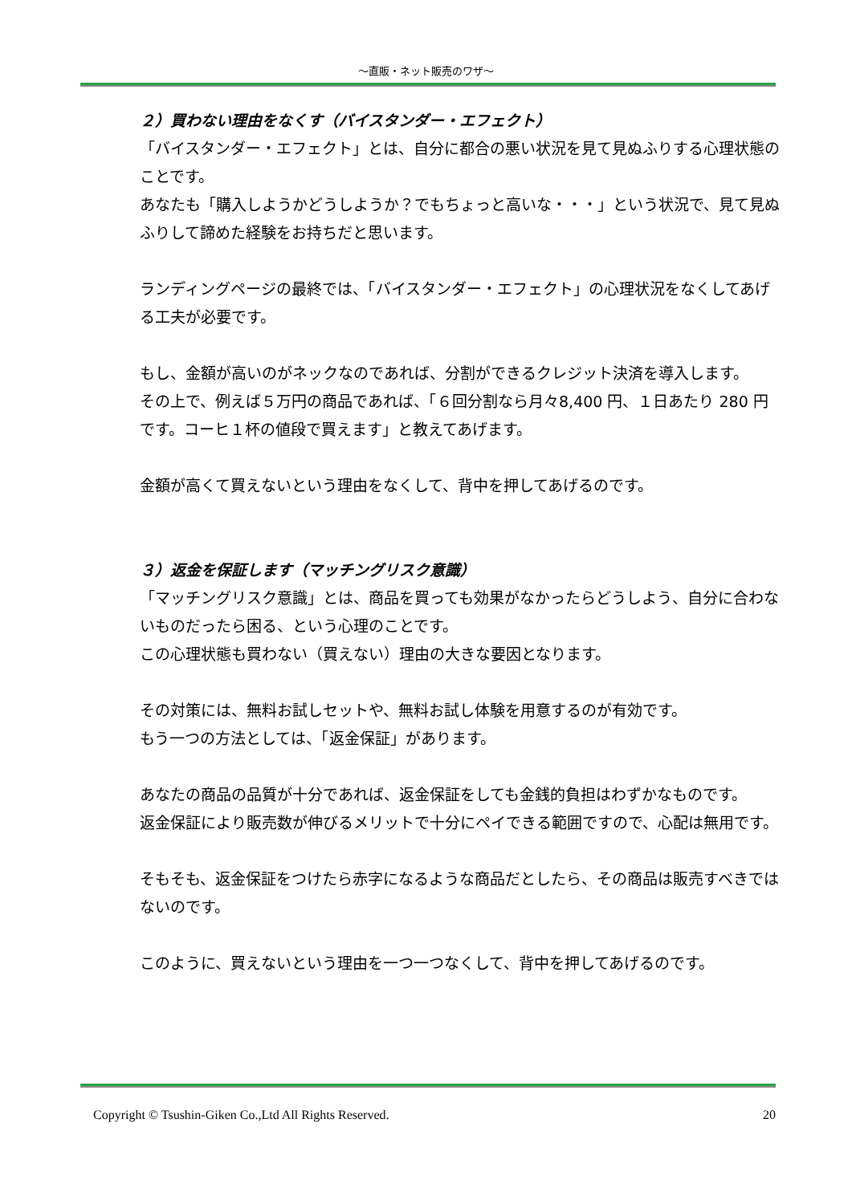～直販・ネット販売のワザ～
２）買わない理由をなくす（バイスタンダー・エフェクト）
「バイスタンダー・エフェクト」とは、自分に都合の悪い状況を見て見ぬふりする心理状態のことです。
あなたも「購入しようかどうしようか？でもちょっと高いな・・・」という状況で、見て見ぬふりして諦めた経験をお持ちだと思います。
ランディングページの最終では、「バイスタンダー・エフェクト」の心理状況をなくしてあげる工夫が必要です。
もし、金額が高いのがネックなのであれば、分割ができるクレジット決済を導入します。
その上で、例えば５万円の商品であれば、「６回分割なら月々8,400 円、１日あたり 280 円です。コーヒ１杯の値段で買えます」と教えてあげます。
金額が高くて買えないという理由をなくして、背中を押してあげるのです。
３）返金を保証します（マッチングリスク意識）
「マッチングリスク意識」とは、商品を買っても効果がなかったらどうしよう、自分に合わないものだったら困る、という心理のことです。
この心理状態も買わない（買えない）理由の大きな要因となります。
その対策には、無料お試しセットや、無料お試し体験を用意するのが有効です。
もう一つの方法としては、「返金保証」があります。
あなたの商品の品質が十分であれば、返金保証をしても金銭的負担はわずかなものです。
返金保証により販売数が伸びるメリットで十分にペイできる範囲ですので、心配は無用です。
そもそも、返金保証をつけたら赤字になるような商品だとしたら、その商品は販売すべきではないのです。
このように、買えないという理由を一つ一つなくして、背中を押してあげるのです。
Copyright © Tsushin-Giken Co.,Ltd All Rights Reserved. 20